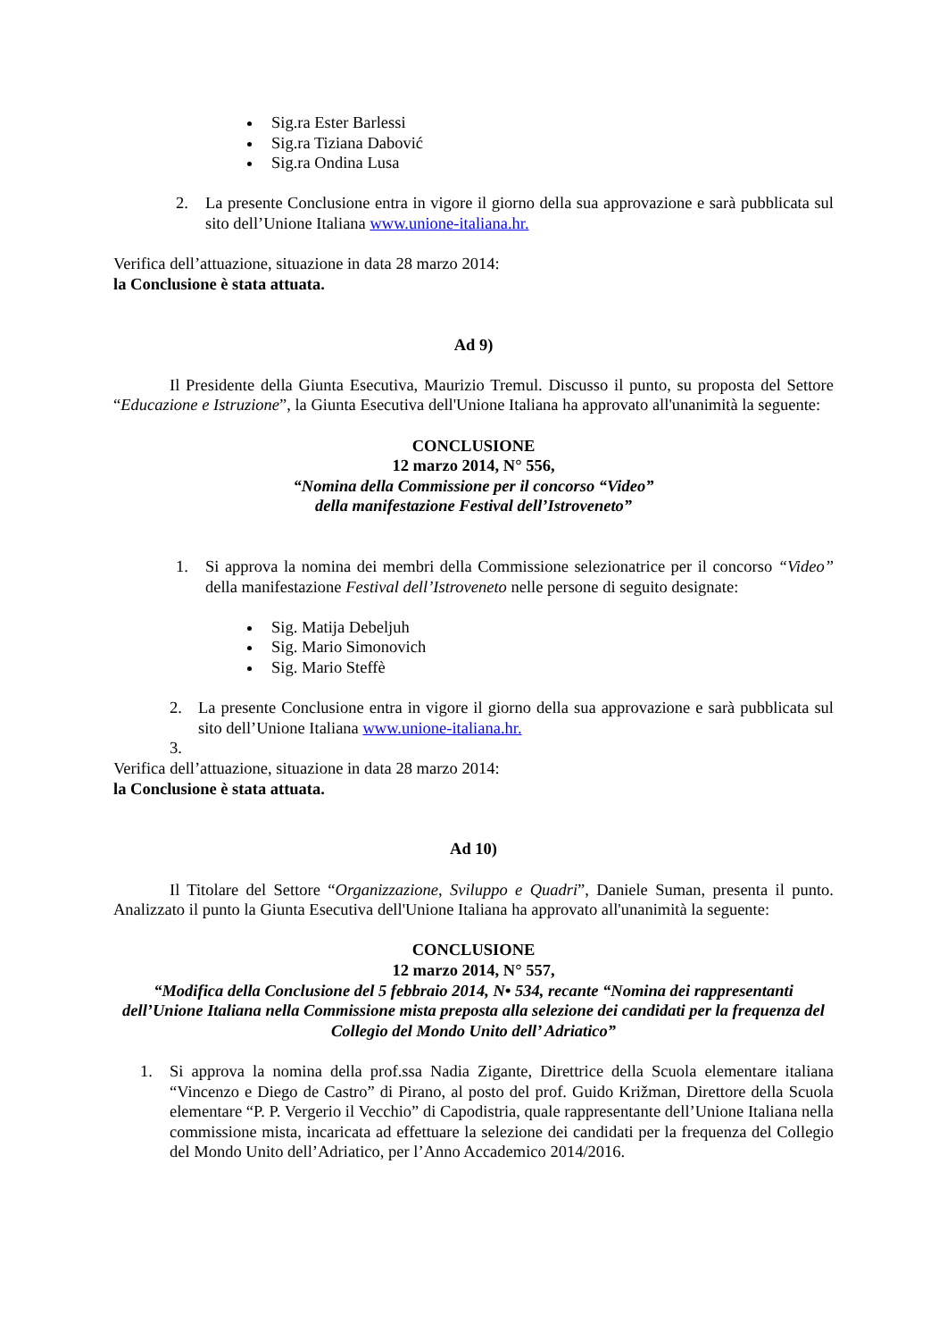Sig.ra Ester Barlessi
Sig.ra Tiziana Dabović
Sig.ra Ondina Lusa
2. La presente Conclusione entra in vigore il giorno della sua approvazione e sarà pubblicata sul sito dell’Unione Italiana www.unione-italiana.hr.
Verifica dell’attuazione, situazione in data 28 marzo 2014:
la Conclusione è stata attuata.
Ad 9)
Il Presidente della Giunta Esecutiva, Maurizio Tremul. Discusso il punto, su proposta del Settore “Educazione e Istruzione”, la Giunta Esecutiva dell'Unione Italiana ha approvato all'unanimità la seguente:
CONCLUSIONE
12 marzo 2014, N° 556,
“Nomina della Commissione per il concorso “Video”
della manifestazione Festival dell’Istroveneto”
1. Si approva la nomina dei membri della Commissione selezionatrice per il concorso “Video” della manifestazione Festival dell’Istroveneto nelle persone di seguito designate:
Sig. Matija Debeljuh
Sig. Mario Simonovich
Sig. Mario Steffè
2. La presente Conclusione entra in vigore il giorno della sua approvazione e sarà pubblicata sul sito dell’Unione Italiana www.unione-italiana.hr.
3.
Verifica dell’attuazione, situazione in data 28 marzo 2014:
la Conclusione è stata attuata.
Ad 10)
Il Titolare del Settore “Organizzazione, Sviluppo e Quadri”, Daniele Suman, presenta il punto. Analizzato il punto la Giunta Esecutiva dell'Unione Italiana ha approvato all'unanimità la seguente:
CONCLUSIONE
12 marzo 2014, N° 557,
“Modifica della Conclusione del 5 febbraio 2014, N• 534, recante “Nomina dei rappresentanti dell’Unione Italiana nella Commissione mista preposta alla selezione dei candidati per la frequenza del Collegio del Mondo Unito dell’ Adriatico”
1. Si approva la nomina della prof.ssa Nadia Zigante, Direttrice della Scuola elementare italiana “Vincenzo e Diego de Castro” di Pirano, al posto del prof. Guido Križman, Direttore della Scuola elementare “P. P. Vergerio il Vecchio” di Capodistria, quale rappresentante dell’Unione Italiana nella commissione mista, incaricata ad effettuare la selezione dei candidati per la frequenza del Collegio del Mondo Unito dell’Adriatico, per l’Anno Accademico 2014/2016.